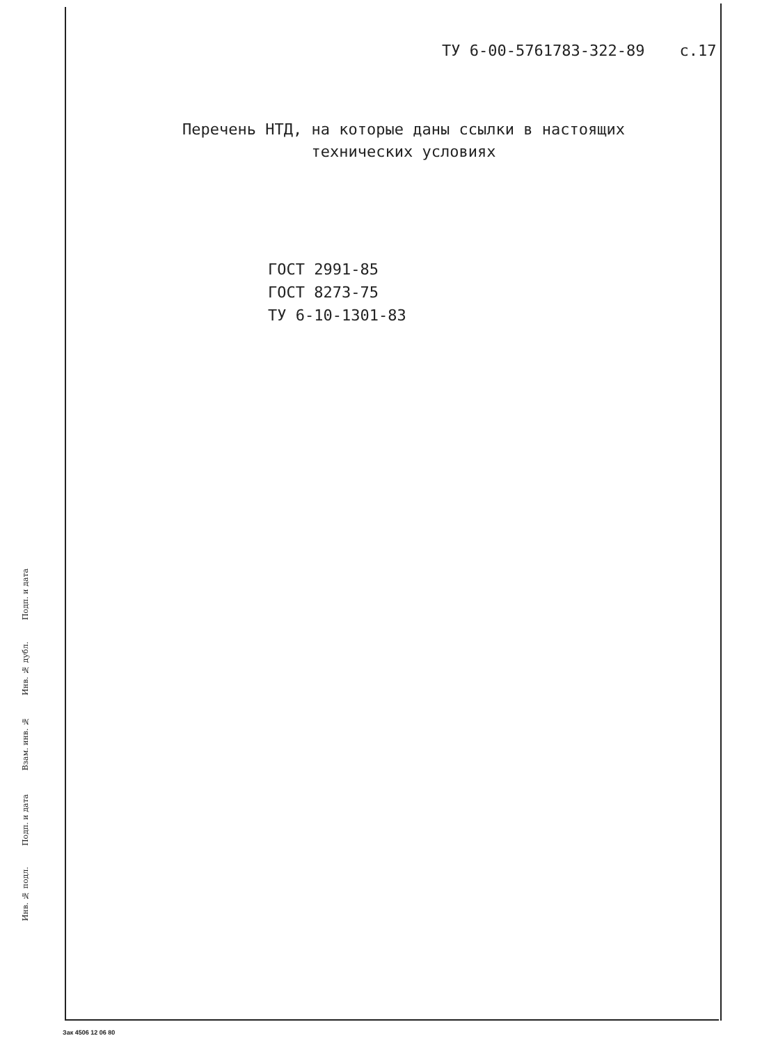ТУ 6-00-5761783-322-89 с.17
Перечень НТД, на которые даны ссылки в настоящих
технических условиях
ГОСТ 2991-85
ГОСТ 8273-75
ТУ 6-10-1301-83
Подп. и дата
Инв. № дубл.
Взам. инв. №
Подп. и дата
Инв. № подл.
Зак 4506 12 06 80